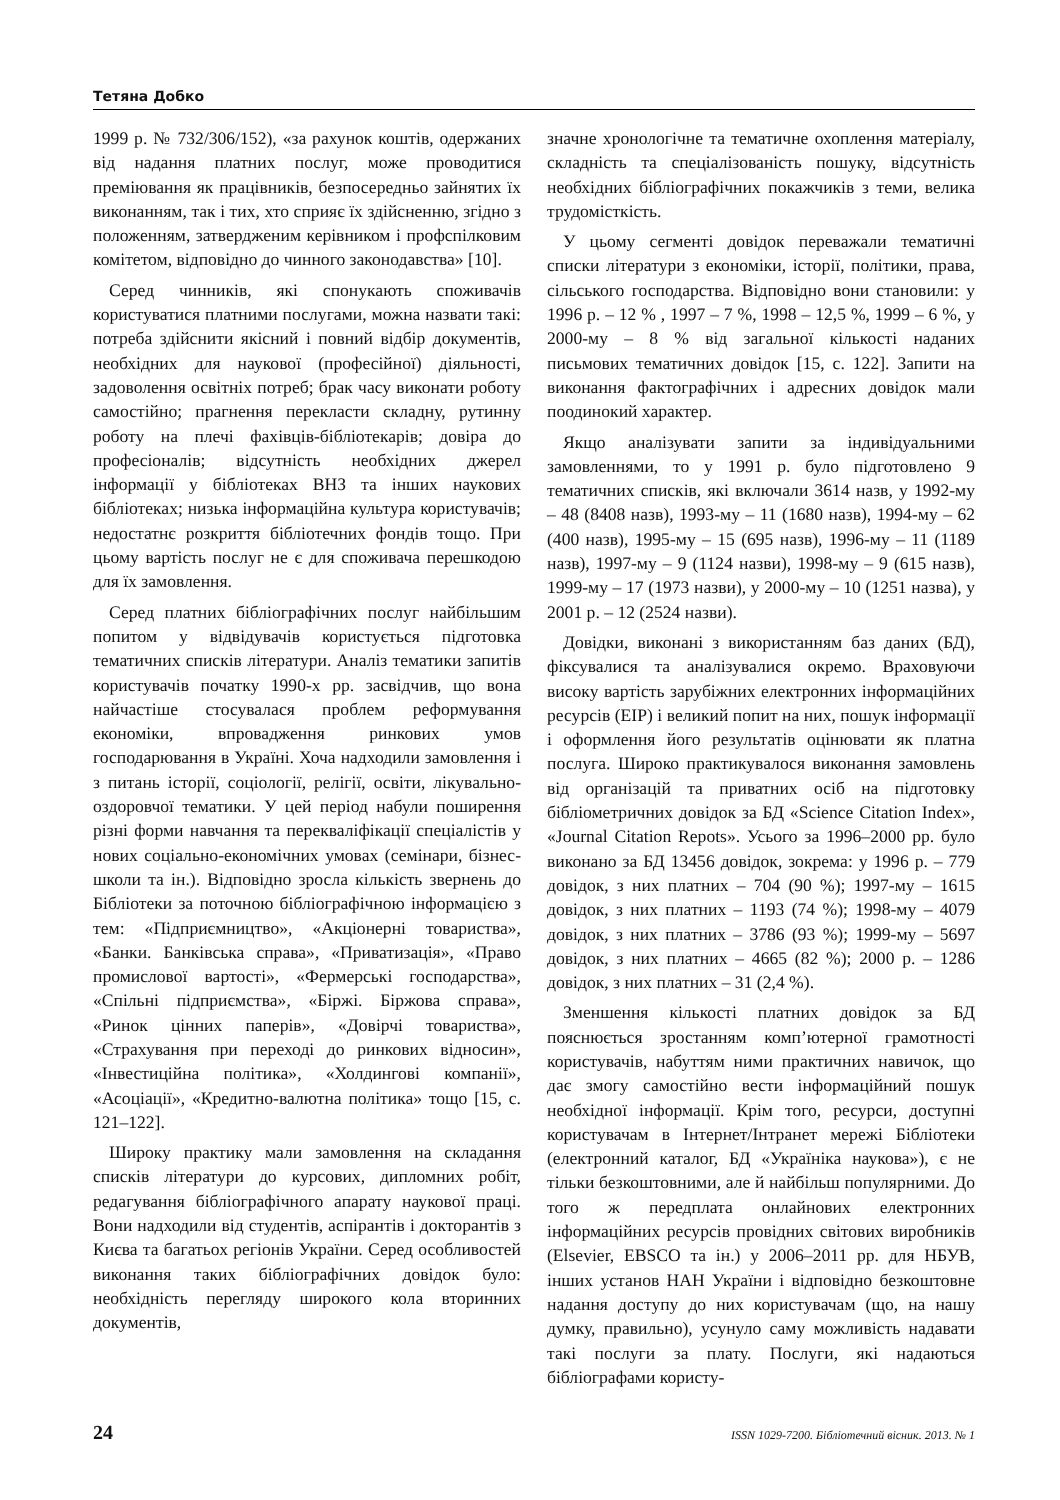Тетяна Добко
1999 р. № 732/306/152), «за рахунок коштів, одержаних від надання платних послуг, може проводитися преміювання як працівників, безпосередньо зайнятих їх виконанням, так і тих, хто сприяє їх здійсненню, згідно з положенням, затвердженим керівником і профспілковим комітетом, відповідно до чинного законодавства» [10].
Серед чинників, які спонукають споживачів користуватися платними послугами, можна назвати такі: потреба здійснити якісний і повний відбір документів, необхідних для наукової (професійної) діяльності, задоволення освітніх потреб; брак часу виконати роботу самостійно; прагнення перекласти складну, рутинну роботу на плечі фахівців-бібліотекарів; довіра до професіоналів; відсутність необхідних джерел інформації у бібліотеках ВНЗ та інших наукових бібліотеках; низька інформаційна культура користувачів; недостатнє розкриття бібліотечних фондів тощо. При цьому вартість послуг не є для споживача перешкодою для їх замовлення.
Серед платних бібліографічних послуг найбільшим попитом у відвідувачів користується підготовка тематичних списків літератури. Аналіз тематики запитів користувачів початку 1990-х рр. засвідчив, що вона найчастіше стосувалася проблем реформування економіки, впровадження ринкових умов господарювання в Україні. Хоча надходили замовлення і з питань історії, соціології, релігії, освіти, лікувально-оздоровчої тематики. У цей період набули поширення різні форми навчання та перекваліфікації спеціалістів у нових соціально-економічних умовах (семінари, бізнес-школи та ін.). Відповідно зросла кількість звернень до Бібліотеки за поточною бібліографічною інформацією з тем: «Підприємництво», «Акціонерні товариства», «Банки. Банківська справа», «Приватизація», «Право промислової вартості», «Фермерські господарства», «Спільні підприємства», «Біржі. Біржова справа», «Ринок цінних паперів», «Довірчі товариства», «Страхування при переході до ринкових відносин», «Інвестиційна політика», «Холдингові компанії», «Асоціації», «Кредитно-валютна політика» тощо [15, с. 121–122].
Широку практику мали замовлення на складання списків літератури до курсових, дипломних робіт, редагування бібліографічного апарату наукової праці. Вони надходили від студентів, аспірантів і докторантів з Києва та багатьох регіонів України. Серед особливостей виконання таких бібліографічних довідок було: необхідність перегляду широкого кола вторинних документів,
значне хронологічне та тематичне охоплення матеріалу, складність та спеціалізованість пошуку, відсутність необхідних бібліографічних покажчиків з теми, велика трудомісткість.
У цьому сегменті довідок переважали тематичні списки літератури з економіки, історії, політики, права, сільського господарства. Відповідно вони становили: у 1996 р. – 12 % , 1997 – 7 %, 1998 – 12,5 %, 1999 – 6 %, у 2000-му – 8 % від загальної кількості наданих письмових тематичних довідок [15, с. 122]. Запити на виконання фактографічних і адресних довідок мали поодинокий характер.
Якщо аналізувати запити за індивідуальними замовленнями, то у 1991 р. було підготовлено 9 тематичних списків, які включали 3614 назв, у 1992-му – 48 (8408 назв), 1993-му – 11 (1680 назв), 1994-му – 62 (400 назв), 1995-му – 15 (695 назв), 1996-му – 11 (1189 назв), 1997-му – 9 (1124 назви), 1998-му – 9 (615 назв), 1999-му – 17 (1973 назви), у 2000-му – 10 (1251 назва), у 2001 р. – 12 (2524 назви).
Довідки, виконані з використанням баз даних (БД), фіксувалися та аналізувалися окремо. Враховуючи високу вартість зарубіжних електронних інформаційних ресурсів (ЕІР) і великий попит на них, пошук інформації і оформлення його результатів оцінювати як платна послуга. Широко практикувалося виконання замовлень від організацій та приватних осіб на підготовку бібліометричних довідок за БД «Science Citation Index», «Journal Citation Repots». Усього за 1996–2000 рр. було виконано за БД 13456 довідок, зокрема: у 1996 р. – 779 довідок, з них платних – 704 (90 %); 1997-му – 1615 довідок, з них платних – 1193 (74 %); 1998-му – 4079 довідок, з них платних – 3786 (93 %); 1999-му – 5697 довідок, з них платних – 4665 (82 %); 2000 р. – 1286 довідок, з них платних – 31 (2,4 %).
Зменшення кількості платних довідок за БД пояснюється зростанням комп’ютерної грамотності користувачів, набуттям ними практичних навичок, що дає змогу самостійно вести інформаційний пошук необхідної інформації. Крім того, ресурси, доступні користувачам в Інтернет/Інтранет мережі Бібліотеки (електронний каталог, БД «Україніка наукова»), є не тільки безкоштовними, але й найбільш популярними. До того ж передплата онлайнових електронних інформаційних ресурсів провідних світових виробників (Elsevier, EBSCO та ін.) у 2006–2011 рр. для НБУВ, інших установ НАН України і відповідно безкоштовне надання доступу до них користувачам (що, на нашу думку, правильно), усунуло саму можливість надавати такі послуги за плату. Послуги, які надаються бібліографами користу-
24 ISSN 1029-7200. Бібліотечний вісник. 2013. № 1